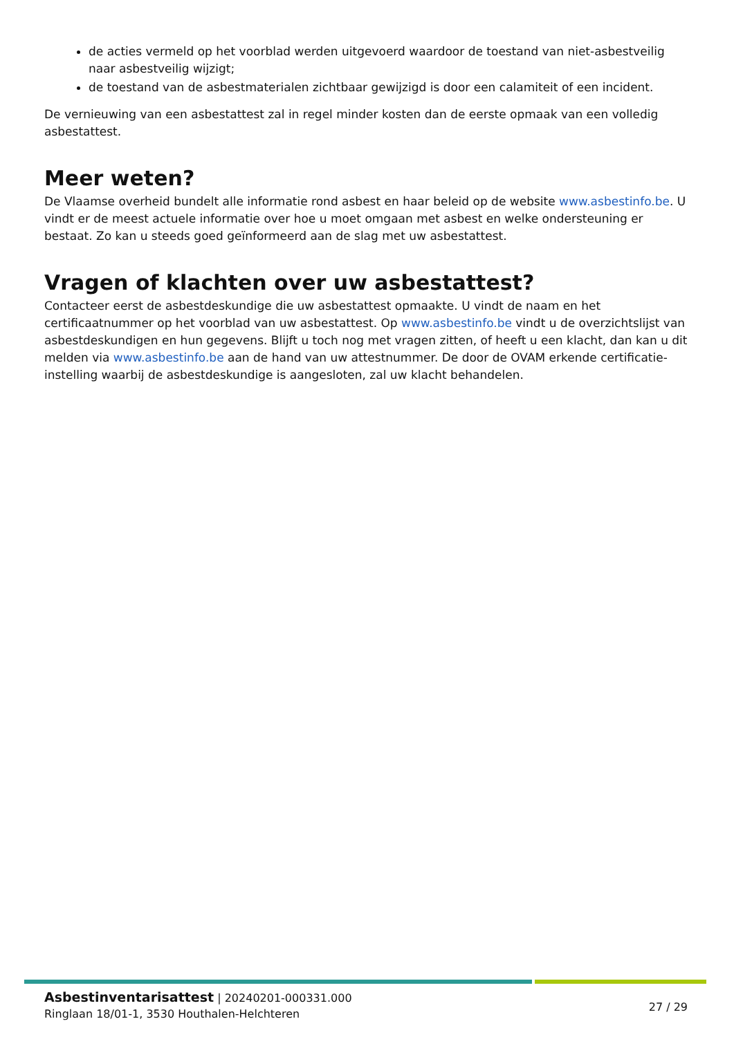de acties vermeld op het voorblad werden uitgevoerd waardoor de toestand van niet-asbestveilig naar asbestveilig wijzigt;
de toestand van de asbestmaterialen zichtbaar gewijzigd is door een calamiteit of een incident.
De vernieuwing van een asbestattest zal in regel minder kosten dan de eerste opmaak van een volledig asbestattest.
Meer weten?
De Vlaamse overheid bundelt alle informatie rond asbest en haar beleid op de website www.asbestinfo.be. U vindt er de meest actuele informatie over hoe u moet omgaan met asbest en welke ondersteuning er bestaat. Zo kan u steeds goed geïnformeerd aan de slag met uw asbestattest.
Vragen of klachten over uw asbestattest?
Contacteer eerst de asbestdeskundige die uw asbestattest opmaakte. U vindt de naam en het certificaatnummer op het voorblad van uw asbestattest. Op www.asbestinfo.be vindt u de overzichtslijst van asbestdeskundigen en hun gegevens. Blijft u toch nog met vragen zitten, of heeft u een klacht, dan kan u dit melden via www.asbestinfo.be aan de hand van uw attestnummer. De door de OVAM erkende certificatie-instelling waarbij de asbestdeskundige is aangesloten, zal uw klacht behandelen.
Asbestinventarisattest | 20240201-000331.000
Ringlaan 18/01-1, 3530 Houthalen-Helchteren
27 / 29